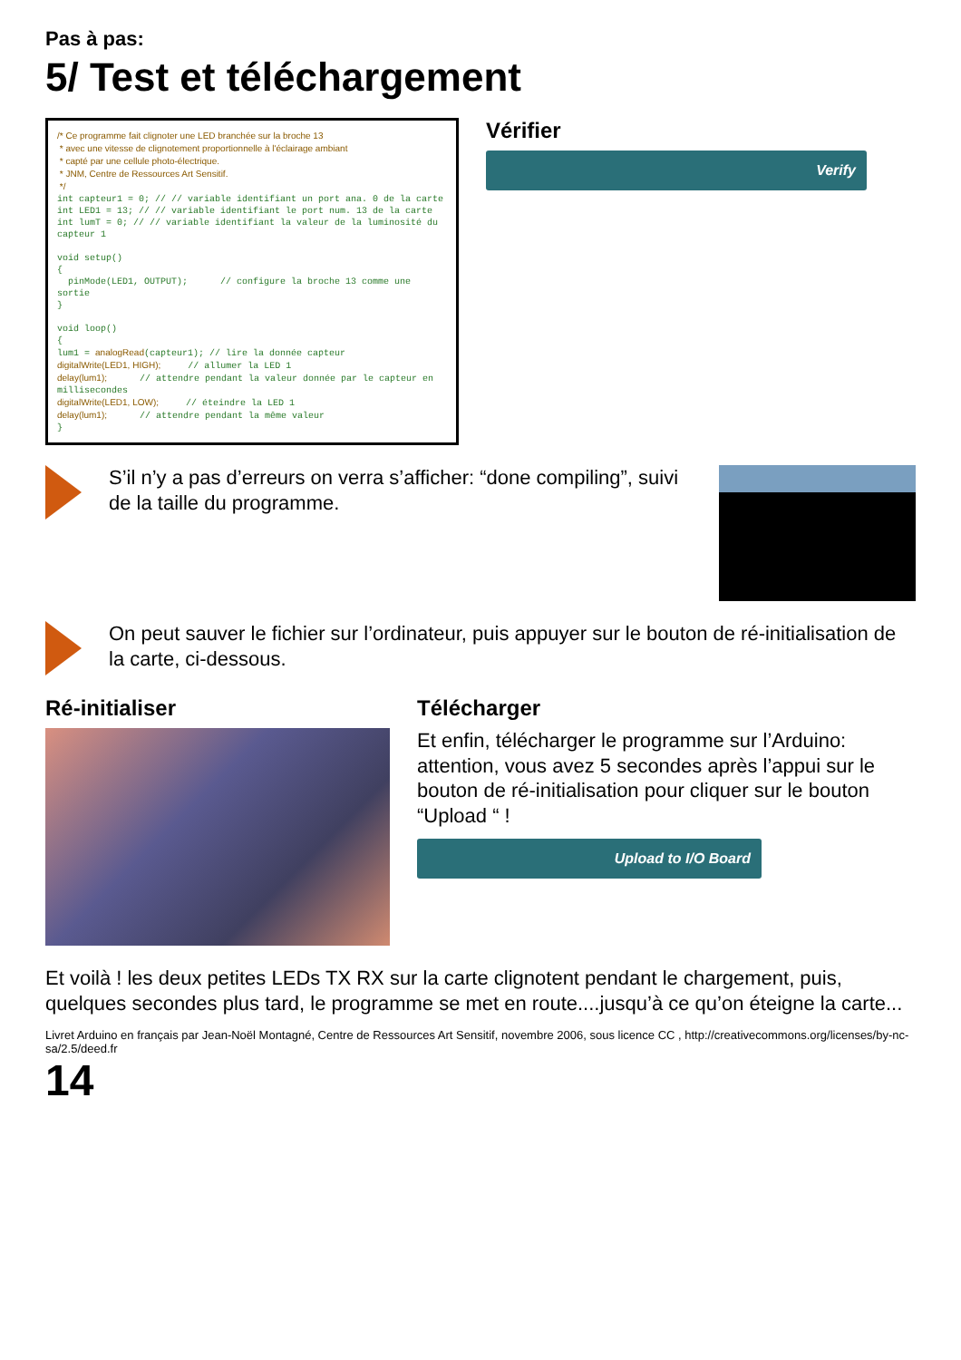Pas à pas:
5/ Test et téléchargement
/* Ce programme fait clignoter une LED branchée sur la broche 13 * avec une vitesse de clignotement proportionnelle à l'éclairage ambiant * capté par une cellule photo-électrique. * JNM, Centre de Ressources Art Sensitif. */ int capteur1 = 0; // // variable identifiant un port ana. 0 de la carte int LED1 = 13; // // variable identifiant le port num. 13 de la carte int lumT = 0; // // variable identifiant la valeur de la luminosité du capteur 1 void setup() { pinMode(LED1, OUTPUT); // configure la broche 13 comme une sortie } void loop() { lum1 = analogRead(capteur1); // lire la donnée capteur digitalWrite(LED1, HIGH); // allumer la LED 1 delay(lum1); // attendre pendant la valeur donnée par le capteur en millisecondes digitalWrite(LED1, LOW); // éteindre la LED 1 delay(lum1); // attendre pendant la même valeur }
Vérifier
Verify
S’il n’y a pas d’erreurs on verra s’afficher: “done compiling”, suivi de la taille du programme.
On peut sauver le fichier sur l’ordinateur, puis appuyer sur le bouton de ré-initialisation de la carte, ci-dessous.
Ré-initialiser Télécharger
Et enfin, télécharger le programme sur l’Arduino: attention, vous avez 5 secondes après l’appui sur le bouton de ré-initialisation pour cliquer sur le bouton “Upload “ !
Upload to I/O Board
Et voilà ! les deux petites LEDs TX RX sur la carte clignotent pendant le chargement, puis, quelques secondes plus tard, le programme se met en route....jusqu’à ce qu’on éteigne la carte...
Livret Arduino en français par Jean-Noël Montagné, Centre de Ressources Art Sensitif, novembre 2006, sous licence CC , http://creativecommons.org/licenses/by-nc-sa/2.5/deed.fr
14